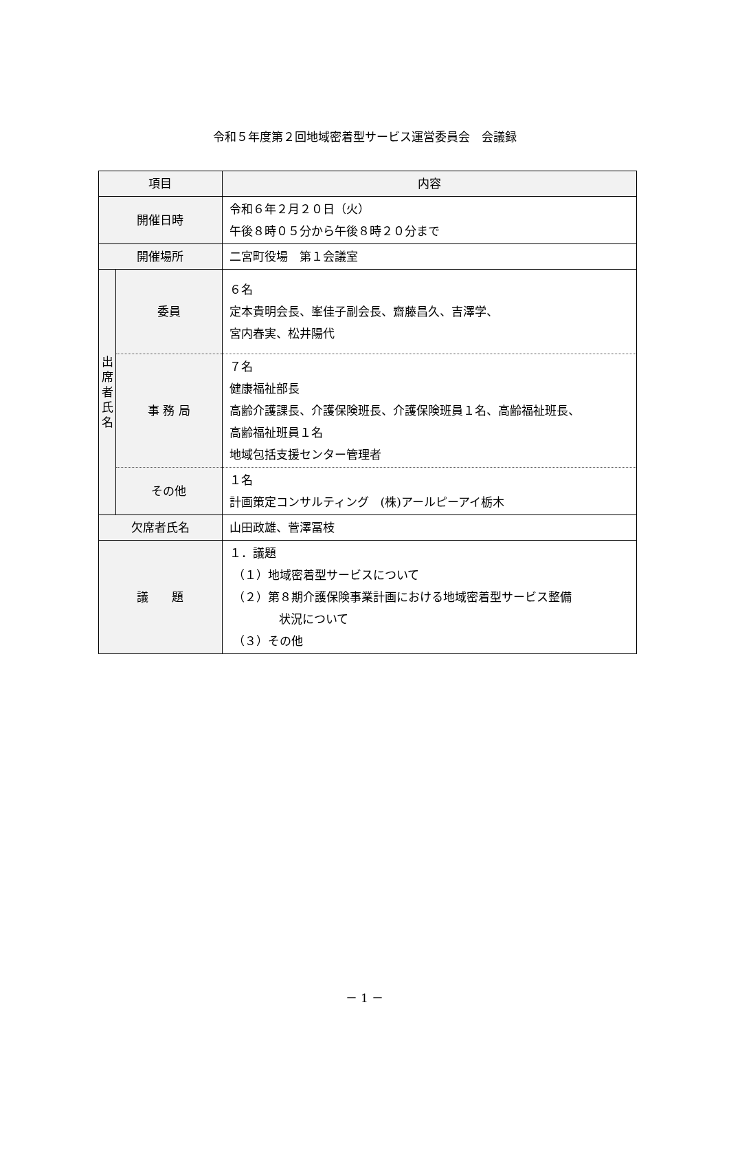令和５年度第２回地域密着型サービス運営委員会　会議録
| 項目 | | 内容 |
| --- | --- | --- |
| 開催日時 | | 令和６年２月２０日（火） 午後８時０５分から午後８時２０分まで |
| 開催場所 | | 二宮町役場 第１会議室 |
| 出 席 者 氏 名 | 委員 | ６名 定本貴明会長、峯佳子副会長、齋藤昌久、吉澤学、 宮内春実、松井陽代 |
| | 事 務 局 | ７名 健康福祉部長 高齢介護課長、介護保険班長、介護保険班員１名、高齢福祉班長、 高齢福祉班員１名 地域包括支援センター管理者 |
| | その他 | １名 計画策定コンサルティング (株)アールピーアイ栃木 |
| 欠席者氏名 | | 山田政雄、菅澤冨枝 |
| 議 題 | | １．議題 （１）地域密着型サービスについて （２）第８期介護保険事業計画における地域密着型サービス整備 状況について （３）その他 |
－ 1 －